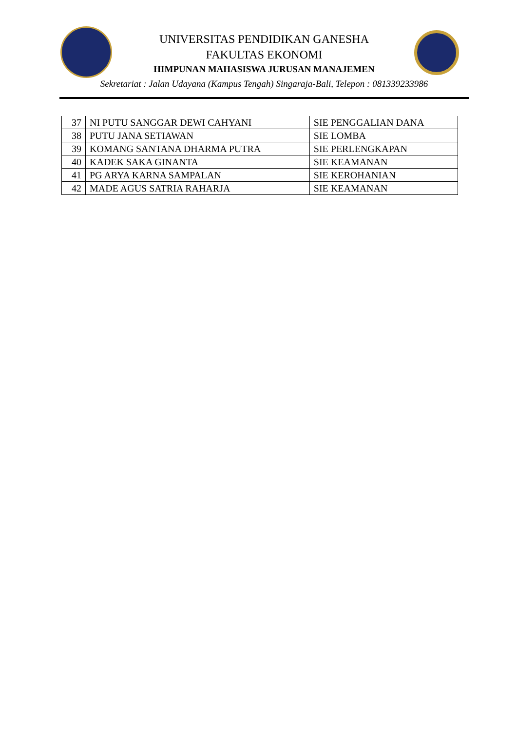UNIVERSITAS PENDIDIKAN GANESHA
FAKULTAS EKONOMI
HIMPUNAN MAHASISWA JURUSAN MANAJEMEN
Sekretariat : Jalan Udayana (Kampus Tengah) Singaraja-Bali, Telepon : 081339233986
| 37 | NI PUTU SANGGAR DEWI CAHYANI | SIE PENGGALIAN DANA |
| 38 | PUTU JANA SETIAWAN | SIE LOMBA |
| 39 | KOMANG SANTANA DHARMA PUTRA | SIE PERLENGKAPAN |
| 40 | KADEK SAKA GINANTA | SIE KEAMANAN |
| 41 | PG ARYA KARNA SAMPALAN | SIE KEROHANIAN |
| 42 | MADE AGUS SATRIA RAHARJA | SIE KEAMANAN |